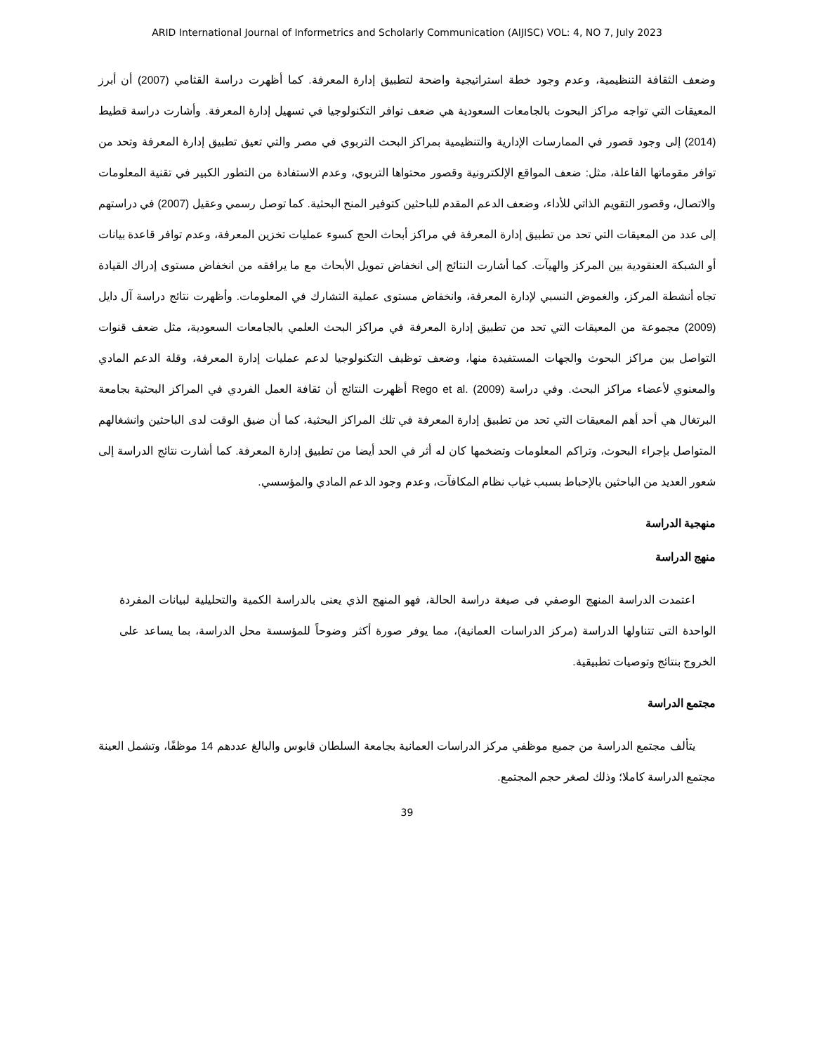ARID International Journal of Informetrics and Scholarly Communication (AIJISC) VOL: 4, NO 7, July 2023
وضعف الثقافة التنظيمية، وعدم وجود خطة استراتيجية واضحة لتطبيق إدارة المعرفة. كما أظهرت دراسة القثامي (2007) أن أبرز المعيقات التي تواجه مراكز البحوث بالجامعات السعودية هي ضعف توافر التكنولوجيا في تسهيل إدارة المعرفة. وأشارت دراسة قطيط (2014) إلى وجود قصور في الممارسات الإدارية والتنظيمية بمراكز البحث التربوي في مصر والتي تعيق تطبيق إدارة المعرفة وتحد من توافر مقوماتها الفاعلة، مثل: ضعف المواقع الإلكترونية وقصور محتواها التربوي، وعدم الاستفادة من التطور الكبير في تقنية المعلومات والاتصال، وقصور التقويم الذاتي للأداء، وضعف الدعم المقدم للباحثين كتوفير المنح البحثية. كما توصل رسمي وعقيل (2007) في دراستهم إلى عدد من المعيقات التي تحد من تطبيق إدارة المعرفة في مراكز أبحاث الحج كسوء عمليات تخزين المعرفة، وعدم توافر قاعدة بيانات أو الشبكة العنقودية بين المركز والهيآت. كما أشارت النتائج إلى انخفاض تمويل الأبحاث مع ما يرافقه من انخفاض مستوى إدراك القيادة تجاه أنشطة المركز، والغموض النسبي لإدارة المعرفة، وانخفاض مستوى عملية التشارك في المعلومات. وأظهرت نتائج دراسة آل دايل (2009) مجموعة من المعيقات التي تحد من تطبيق إدارة المعرفة في مراكز البحث العلمي بالجامعات السعودية، مثل ضعف قنوات التواصل بين مراكز البحوث والجهات المستفيدة منها، وضعف توظيف التكنولوجيا لدعم عمليات إدارة المعرفة، وقلة الدعم المادي والمعنوي لأعضاء مراكز البحث. وفي دراسة Rego et al. (2009) أظهرت النتائج أن ثقافة العمل الفردي في المراكز البحثية بجامعة البرتغال هي أحد أهم المعيقات التي تحد من تطبيق إدارة المعرفة في تلك المراكز البحثية، كما أن ضيق الوقت لدى الباحثين وانشغالهم المتواصل بإجراء البحوث، وتراكم المعلومات وتضخمها كان له أثر في الحد أيضا من تطبيق إدارة المعرفة. كما أشارت نتائج الدراسة إلى شعور العديد من الباحثين بالإحباط بسبب غياب نظام المكافآت، وعدم وجود الدعم المادي والمؤسسي.
منهجية الدراسة
منهج الدراسة
اعتمدت الدراسة المنهج الوصفي فى صيغة دراسة الحالة، فهو المنهج الذي يعنى بالدراسة الكمية والتحليلية لبيانات المفردة الواحدة التى تتناولها الدراسة (مركز الدراسات العمانية)، مما يوفر صورة أكثر وضوحاً للمؤسسة محل الدراسة، بما يساعد على الخروج بنتائج وتوصيات تطبيقية.
مجتمع الدراسة
يتألف مجتمع الدراسة من جميع موظفي مركز الدراسات العمانية بجامعة السلطان قابوس والبالغ عددهم 14 موظفًا، وتشمل العينة مجتمع الدراسة كاملا؛ وذلك لصغر حجم المجتمع.
39